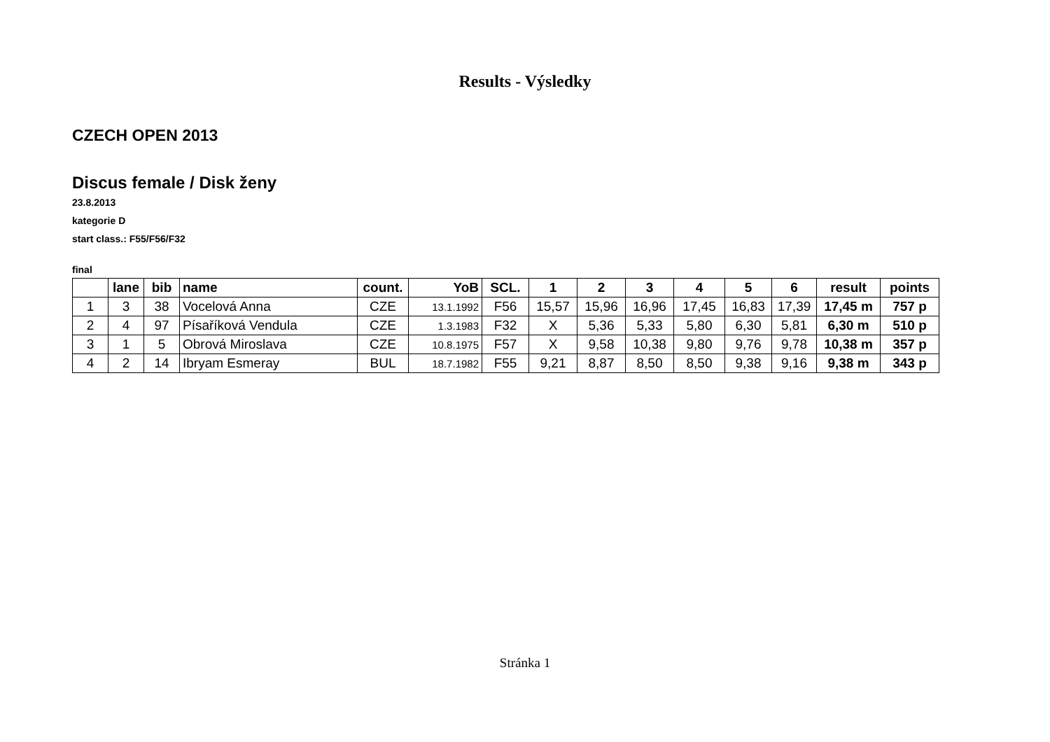Results - Výsledky
CZECH OPEN 2013
Discus female / Disk ženy
23.8.2013
kategorie D
start class.: F55/F56/F32
final
| | lane | bib | name | count. | YoB | SCL. | 1 | 2 | 3 | 4 | 5 | 6 | result | points |
| --- | --- | --- | --- | --- | --- | --- | --- | --- | --- | --- | --- | --- | --- | --- |
| 1 | 3 | 38 | Vocelová Anna | CZE | 13.1.1992 | F56 | 15,57 | 15,96 | 16,96 | 17,45 | 16,83 | 17,39 | 17,45 m | 757 p |
| 2 | 4 | 97 | Písaříková Vendula | CZE | 1.3.1983 | F32 | X | 5,36 | 5,33 | 5,80 | 6,30 | 5,81 | 6,30 m | 510 p |
| 3 | 1 | 5 | Obrová Miroslava | CZE | 10.8.1975 | F57 | X | 9,58 | 10,38 | 9,80 | 9,76 | 9,78 | 10,38 m | 357 p |
| 4 | 2 | 14 | Ibryam Esmeray | BUL | 18.7.1982 | F55 | 9,21 | 8,87 | 8,50 | 8,50 | 9,38 | 9,16 | 9,38 m | 343 p |
Stránka 1